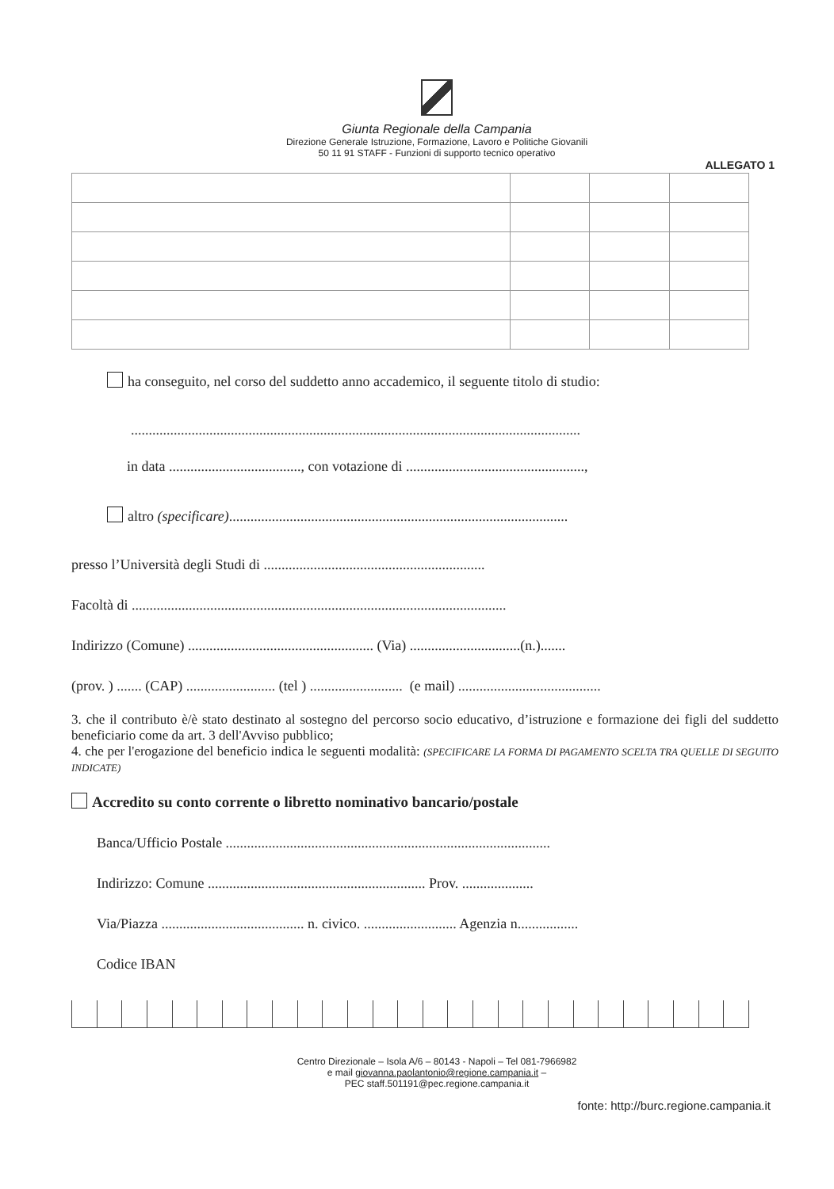Giunta Regionale della Campania
Direzione Generale Istruzione, Formazione, Lavoro e Politiche Giovanili
50 11 91 STAFF - Funzioni di supporto tecnico operativo
ALLEGATO 1
ha conseguito, nel corso del suddetto anno accademico, il seguente titolo di studio:
..............................................................................................................................
in data ....................................., con votazione di ..................................................,
altro (specificare)...............................................................................................
presso l’Università degli Studi di ..............................................................
Facoltà di .........................................................................................................
Indirizzo (Comune) .................................................... (Via) ...............................(n.).......
(prov. ) ....... (CAP) ......................... (tel ) .......................... (e mail) ........................................
3. che il contributo è/è stato destinato al sostegno del percorso socio educativo, d’istruzione e formazione dei figli del suddetto beneficiario come da art. 3 dell'Avviso pubblico;
4. che per l'erogazione del beneficio indica le seguenti modalità: (SPECIFICARE LA FORMA DI PAGAMENTO SCELTA TRA QUELLE DI SEGUITO INDICATE)
Accredito su conto corrente o libretto nominativo bancario/postale
Banca/Ufficio Postale ...........................................................................................
Indirizzo: Comune ............................................................. Prov. ....................
Via/Piazza ........................................ n. civico. .......................... Agenzia n.................
Codice IBAN
Centro Direzionale – Isola A/6 – 80143 - Napoli – Tel 081-7966982
e mail giovanna.paolantonio@regione.campania.it –
PEC staff.501191@pec.regione.campania.it
fonte: http://burc.regione.campania.it